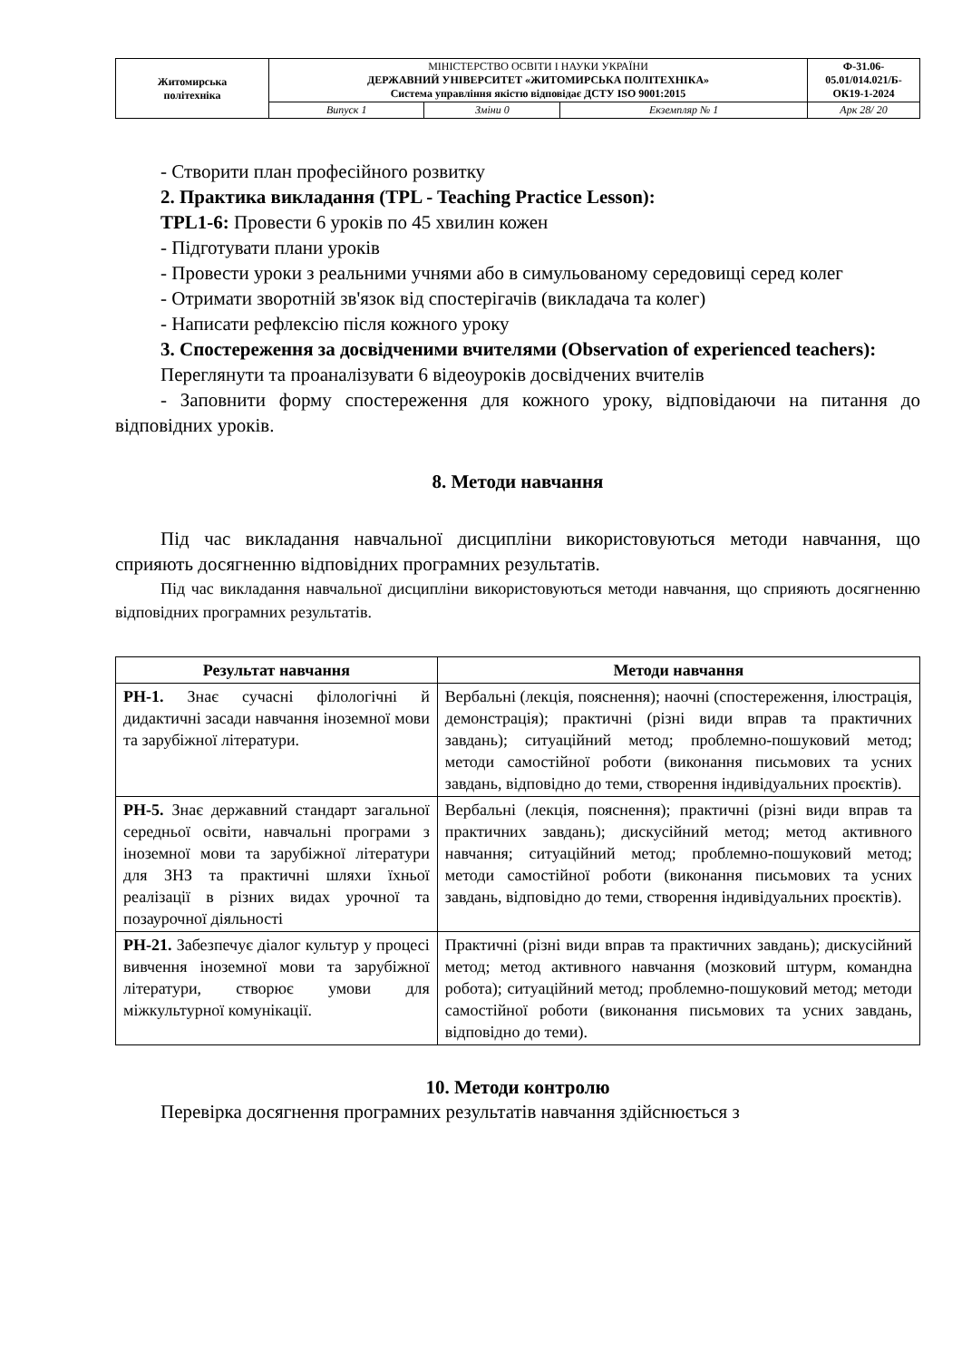| Житомирська політехніка | МІНІСТЕРСТВО ОСВІТИ І НАУКИ УКРАЇНИ ДЕРЖАВНИЙ УНІВЕРСИТЕТ «ЖИТОМИРСЬКА ПОЛІТЕХНІКА» Система управління якістю відповідає ДСТУ ISO 9001:2015 | | | Ф-31.06-05.01/014.021/Б-ОК19-1-2024 |
| | Випуск 1 | Зміни 0 | Екземпляр № 1 | Арк 28/ 20 |
- Створити план професійного розвитку
2. Практика викладання (TPL - Teaching Practice Lesson):
TPL1-6: Провести 6 уроків по 45 хвилин кожен
- Підготувати плани уроків
- Провести уроки з реальними учнями або в симульованому середовищі серед колег
- Отримати зворотній зв'язок від спостерігачів (викладача та колег)
- Написати рефлексію після кожного уроку
3. Спостереження за досвідченими вчителями (Observation of experienced teachers):
Переглянути та проаналізувати 6 відеоуроків досвідчених вчителів
- Заповнити форму спостереження для кожного уроку, відповідаючи на питання до відповідних уроків.
8. Методи навчання
Під час викладання навчальної дисципліни використовуються методи навчання, що сприяють досягненню відповідних програмних результатів.
Під час викладання навчальної дисципліни використовуються методи навчання, що сприяють досягненню відповідних програмних результатів.
| Результат навчання | Методи навчання |
| --- | --- |
| РН-1. Знає сучасні філологічні й дидактичні засади навчання іноземної мови та зарубіжної літератури. | Вербальні (лекція, пояснення); наочні (спостереження, ілюстрація, демонстрація); практичні (різні види вправ та практичних завдань); ситуаційний метод; проблемно-пошуковий метод; методи самостійної роботи (виконання письмових та усних завдань, відповідно до теми, створення індивідуальних проєктів). |
| РН-5. Знає державний стандарт загальної середньої освіти, навчальні програми з іноземної мови та зарубіжної літератури для ЗНЗ та практичні шляхи їхньої реалізації в різних видах урочної та позаурочної діяльності | Вербальні (лекція, пояснення); практичні (різні види вправ та практичних завдань); дискусійний метод; метод активного навчання; ситуаційний метод; проблемно-пошуковий метод; методи самостійної роботи (виконання письмових та усних завдань, відповідно до теми, створення індивідуальних проєктів). |
| РН-21. Забезпечує діалог культур у процесі вивчення іноземної мови та зарубіжної літератури, створює умови для міжкультурної комунікації. | Практичні (різні види вправ та практичних завдань); дискусійний метод; метод активного навчання (мозковий штурм, командна робота); ситуаційний метод; проблемно-пошуковий метод; методи самостійної роботи (виконання письмових та усних завдань, відповідно до теми). |
10. Методи контролю
Перевірка досягнення програмних результатів навчання здійснюється з